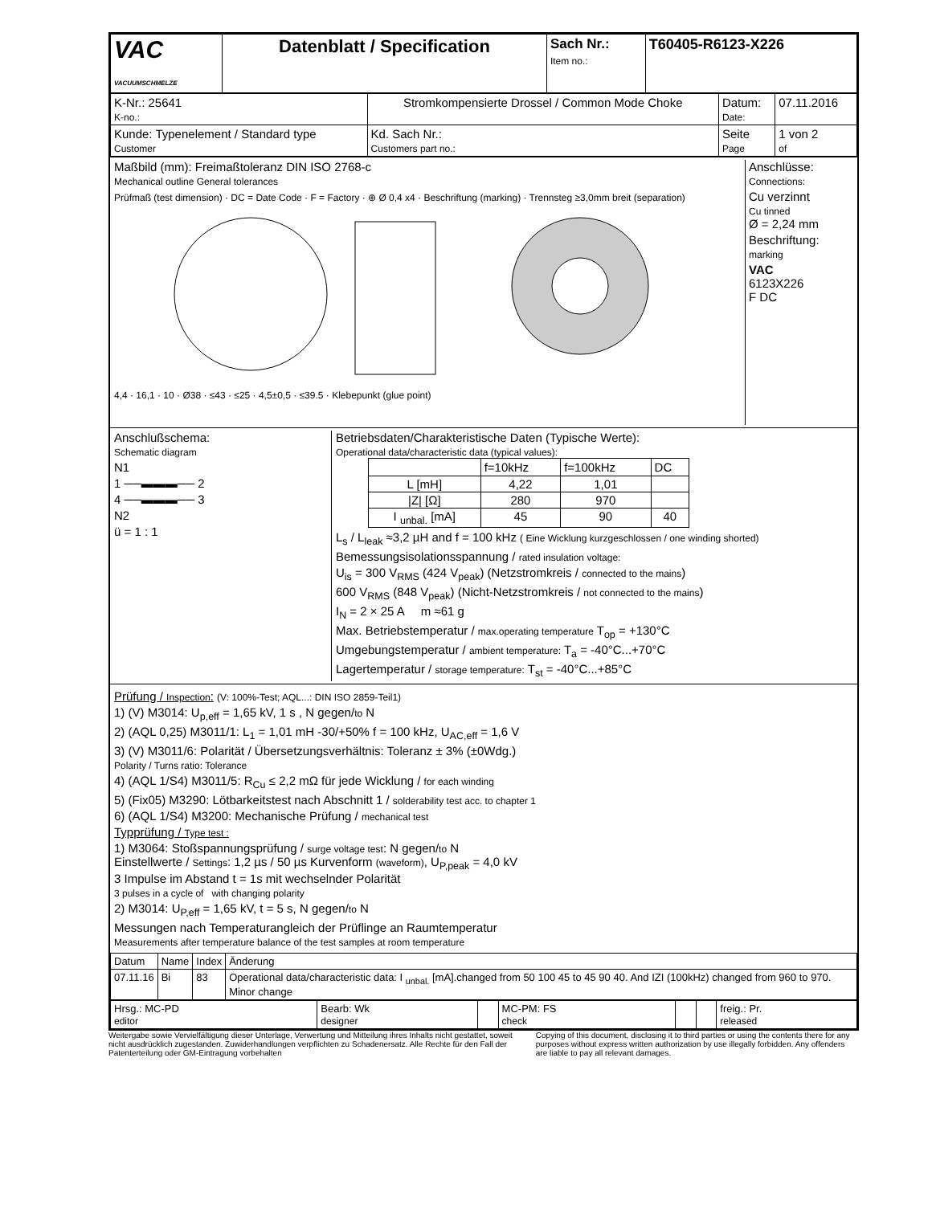| VAC VACUUMSCHMELZE | Datenblatt / Specification | Sach Nr.: Item no.: | T60405-R6123-X226 |
| K-Nr.: 25641 K-no.: | Stromkompensierte Drossel / Common Mode Choke | Datum: Date: | 07.11.2016 |
| Kunde: Typenelement / Standard type Customer | Kd. Sach Nr.: Customers part no.: | Seite Page | 1 von 2 of |
Maßbild (mm): Freimaßtoleranz DIN ISO 2768-c
Mechanical outline General tolerances
Prüfmaß (test dimension) · DC = Date Code · F = Factory · ⊕ Ø 0,4 x4 · Beschriftung (marking) · Trennsteg ≥3,0mm breit (separation)
4,4 · 16,1 · 10 · Ø38 · ≤43 · ≤25 · 4,5±0,5 · ≤39.5 · Klebepunkt (glue point)
Anschlüsse:
Connections:
Cu verzinnt
Cu tinned
Ø = 2,24 mm
Beschriftung:
marking
VAC
6123X226
F DC
Anschlußschema:
Schematic diagram
N1
1 ──▬▬▬── 2
4 ──▬▬▬── 3
N2
ü = 1 : 1
Betriebsdaten/Charakteristische Daten (Typische Werte):
Operational data/characteristic data (typical values):
| | f=10kHz | f=100kHz | DC |
| --- | --- | --- | --- |
| L [mH] | 4,22 | 1,01 | |
| /Z/ [Ω] | 280 | 970 | |
| I <sub>unbal.</sub> [mA] | 45 | 90 | 40 |
L<sub>s</sub> / L<sub>leak</sub> ≈3,2 µH and f = 100 kHz ( Eine Wicklung kurzgeschlossen / one winding shorted)
Bemessungsisolationsspannung / rated insulation voltage:
U<sub>is</sub> = 300 V<sub>RMS</sub> (424 V<sub>peak</sub>) (Netzstromkreis / connected to the mains)
600 V<sub>RMS</sub> (848 V<sub>peak</sub>) (Nicht-Netzstromkreis / not connected to the mains)
I<sub>N</sub> = 2 × 25 A m ≈61 g
Max. Betriebstemperatur / max.operating temperature T<sub>op</sub> = +130°C
Umgebungstemperatur / ambient temperature: T<sub>a</sub> = -40°C...+70°C
Lagertemperatur / storage temperature: T<sub>st</sub> = -40°C...+85°C
Prüfung / Inspection: (V: 100%-Test; AQL...: DIN ISO 2859-Teil1)
1) (V) M3014: U<sub>p,eff</sub> = 1,65 kV, 1 s , N gegen/to N
2) (AQL 0,25) M3011/1: L<sub>1</sub> = 1,01 mH -30/+50% f = 100 kHz, U<sub>AC,eff</sub> = 1,6 V
3) (V) M3011/6: Polarität / Übersetzungsverhältnis: Toleranz ± 3% (±0Wdg.)
Polarity / Turns ratio: Tolerance
4) (AQL 1/S4) M3011/5: R<sub>Cu</sub> ≤ 2,2 mΩ für jede Wicklung / for each winding
5) (Fix05) M3290: Lötbarkeitstest nach Abschnitt 1 / solderability test acc. to chapter 1
6) (AQL 1/S4) M3200: Mechanische Prüfung / mechanical test
Typprüfung / Type test :
1) M3064: Stoßspannungsprüfung / surge voltage test: N gegen/to N
Einstellwerte / Settings: 1,2 µs / 50 µs Kurvenform (waveform), U<sub>P,peak</sub> = 4,0 kV
3 Impulse im Abstand t = 1s mit wechselnder Polarität
3 pulses in a cycle of with changing polarity
2) M3014: U<sub>P,eff</sub> = 1,65 kV, t = 5 s, N gegen/to N
Messungen nach Temperaturangleich der Prüflinge an Raumtemperatur
Measurements after temperature balance of the test samples at room temperature
| Datum | Name | Index | Änderung |
| 07.11.16 | Bi | 83 | Operational data/characteristic data: I <sub>unbal.</sub> [mA].changed from 50 100 45 to 45 90 40. And IZI (100kHz) changed from 960 to 970. Minor change |
| Hrsg.: MC-PD editor | Bearb: Wk designer | | MC-PM: FS check | | | freig.: Pr. released |
Weitergabe sowie Vervielfältigung dieser Unterlage, Verwertung und Mitteilung ihres Inhalts nicht gestattet, soweit nicht ausdrücklich zugestanden. Zuwiderhandlungen verpflichten zu Schadenersatz. Alle Rechte für den Fall der Patenterteilung oder GM-Eintragung vorbehalten
Copying of this document, disclosing it to third parties or using the contents there for any purposes without express written authorization by use illegally forbidden. Any offenders are liable to pay all relevant damages.